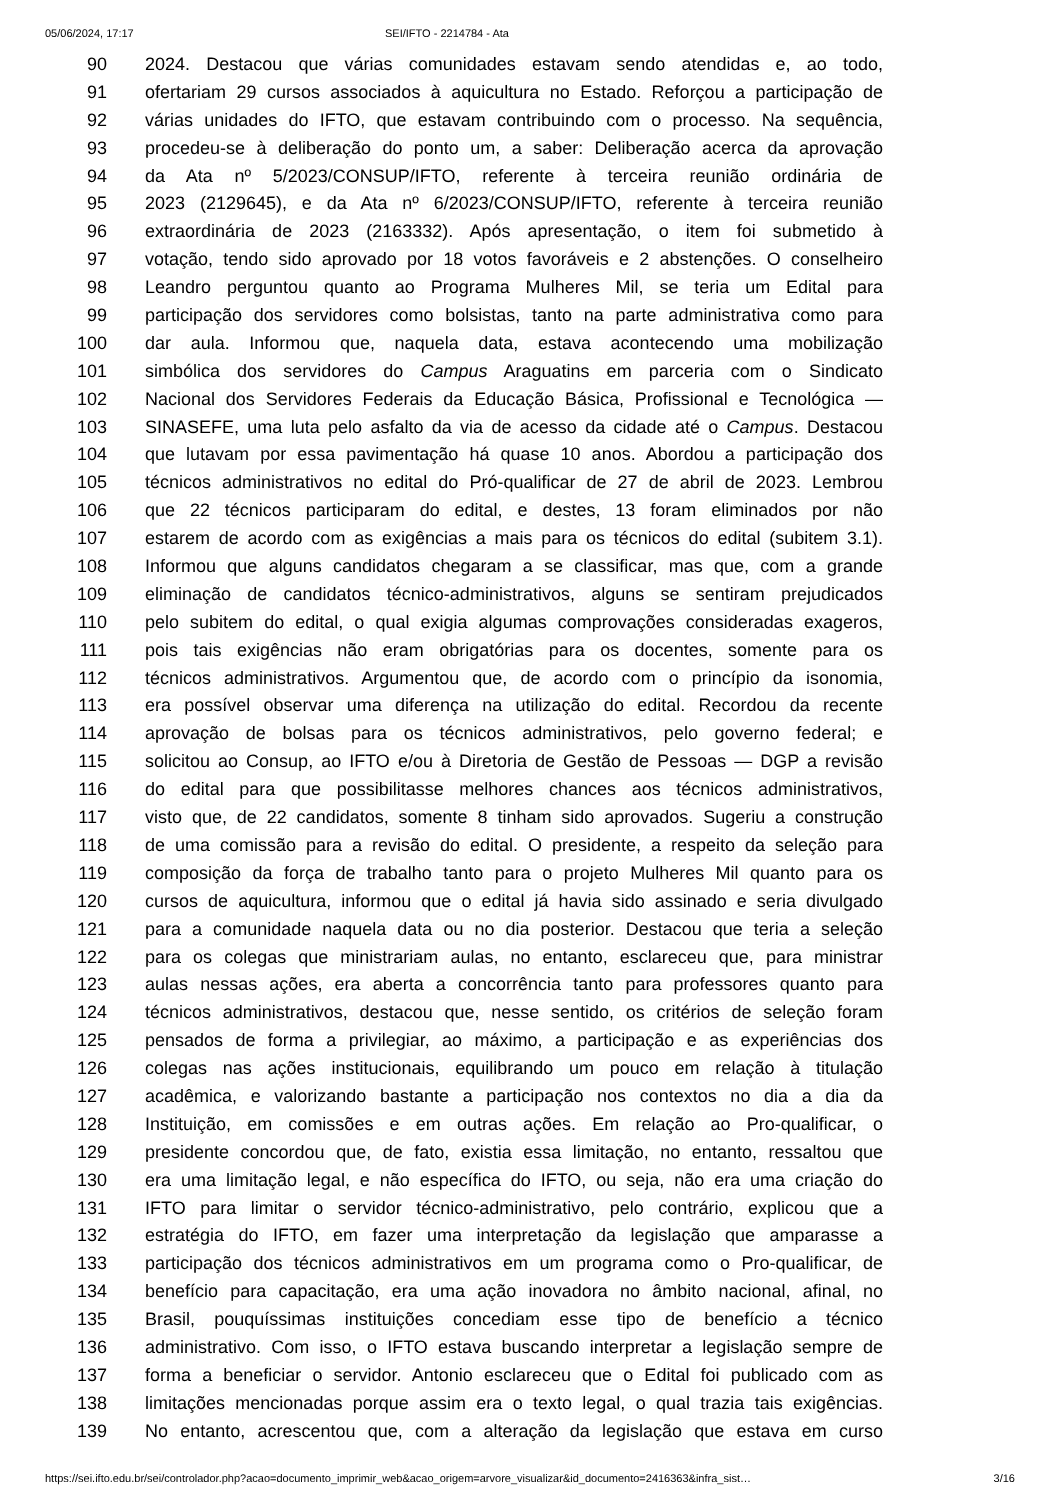05/06/2024, 17:17 SEI/IFTO - 2214784 - Ata
90 2024. Destacou que várias comunidades estavam sendo atendidas e, ao todo,
91 ofertariam 29 cursos associados à aquicultura no Estado. Reforçou a participação de
92 várias unidades do IFTO, que estavam contribuindo com o processo. Na sequência,
93 procedeu-se à deliberação do ponto um, a saber: Deliberação acerca da aprovação
94 da Ata nº 5/2023/CONSUP/IFTO, referente à terceira reunião ordinária de
95 2023 (2129645), e da Ata nº 6/2023/CONSUP/IFTO, referente à terceira reunião
96 extraordinária de 2023 (2163332). Após apresentação, o item foi submetido à
97 votação, tendo sido aprovado por 18 votos favoráveis e 2 abstenções. O conselheiro
98 Leandro perguntou quanto ao Programa Mulheres Mil, se teria um Edital para
99 participação dos servidores como bolsistas, tanto na parte administrativa como para
100 dar aula. Informou que, naquela data, estava acontecendo uma mobilização
101 simbólica dos servidores do Campus Araguatins em parceria com o Sindicato
102 Nacional dos Servidores Federais da Educação Básica, Profissional e Tecnológica —
103 SINASEFE, uma luta pelo asfalto da via de acesso da cidade até o Campus. Destacou
104 que lutavam por essa pavimentação há quase 10 anos. Abordou a participação dos
105 técnicos administrativos no edital do Pró-qualificar de 27 de abril de 2023. Lembrou
106 que 22 técnicos participaram do edital, e destes, 13 foram eliminados por não
107 estarem de acordo com as exigências a mais para os técnicos do edital (subitem 3.1).
108 Informou que alguns candidatos chegaram a se classificar, mas que, com a grande
109 eliminação de candidatos técnico-administrativos, alguns se sentiram prejudicados
110 pelo subitem do edital, o qual exigia algumas comprovações consideradas exageros,
111 pois tais exigências não eram obrigatórias para os docentes, somente para os
112 técnicos administrativos. Argumentou que, de acordo com o princípio da isonomia,
113 era possível observar uma diferença na utilização do edital. Recordou da recente
114 aprovação de bolsas para os técnicos administrativos, pelo governo federal; e
115 solicitou ao Consup, ao IFTO e/ou à Diretoria de Gestão de Pessoas — DGP a revisão
116 do edital para que possibilitasse melhores chances aos técnicos administrativos,
117 visto que, de 22 candidatos, somente 8 tinham sido aprovados. Sugeriu a construção
118 de uma comissão para a revisão do edital. O presidente, a respeito da seleção para
119 composição da força de trabalho tanto para o projeto Mulheres Mil quanto para os
120 cursos de aquicultura, informou que o edital já havia sido assinado e seria divulgado
121 para a comunidade naquela data ou no dia posterior. Destacou que teria a seleção
122 para os colegas que ministrariam aulas, no entanto, esclareceu que, para ministrar
123 aulas nessas ações, era aberta a concorrência tanto para professores quanto para
124 técnicos administrativos, destacou que, nesse sentido, os critérios de seleção foram
125 pensados de forma a privilegiar, ao máximo, a participação e as experiências dos
126 colegas nas ações institucionais, equilibrando um pouco em relação à titulação
127 acadêmica, e valorizando bastante a participação nos contextos no dia a dia da
128 Instituição, em comissões e em outras ações. Em relação ao Pro-qualificar, o
129 presidente concordou que, de fato, existia essa limitação, no entanto, ressaltou que
130 era uma limitação legal, e não específica do IFTO, ou seja, não era uma criação do
131 IFTO para limitar o servidor técnico-administrativo, pelo contrário, explicou que a
132 estratégia do IFTO, em fazer uma interpretação da legislação que amparasse a
133 participação dos técnicos administrativos em um programa como o Pro-qualificar, de
134 benefício para capacitação, era uma ação inovadora no âmbito nacional, afinal, no
135 Brasil, pouquíssimas instituições concediam esse tipo de benefício a técnico
136 administrativo. Com isso, o IFTO estava buscando interpretar a legislação sempre de
137 forma a beneficiar o servidor. Antonio esclareceu que o Edital foi publicado com as
138 limitações mencionadas porque assim era o texto legal, o qual trazia tais exigências.
139 No entanto, acrescentou que, com a alteração da legislação que estava em curso
https://sei.ifto.edu.br/sei/controlador.php?acao=documento_imprimir_web&acao_origem=arvore_visualizar&id_documento=2416363&infra_sist… 3/16